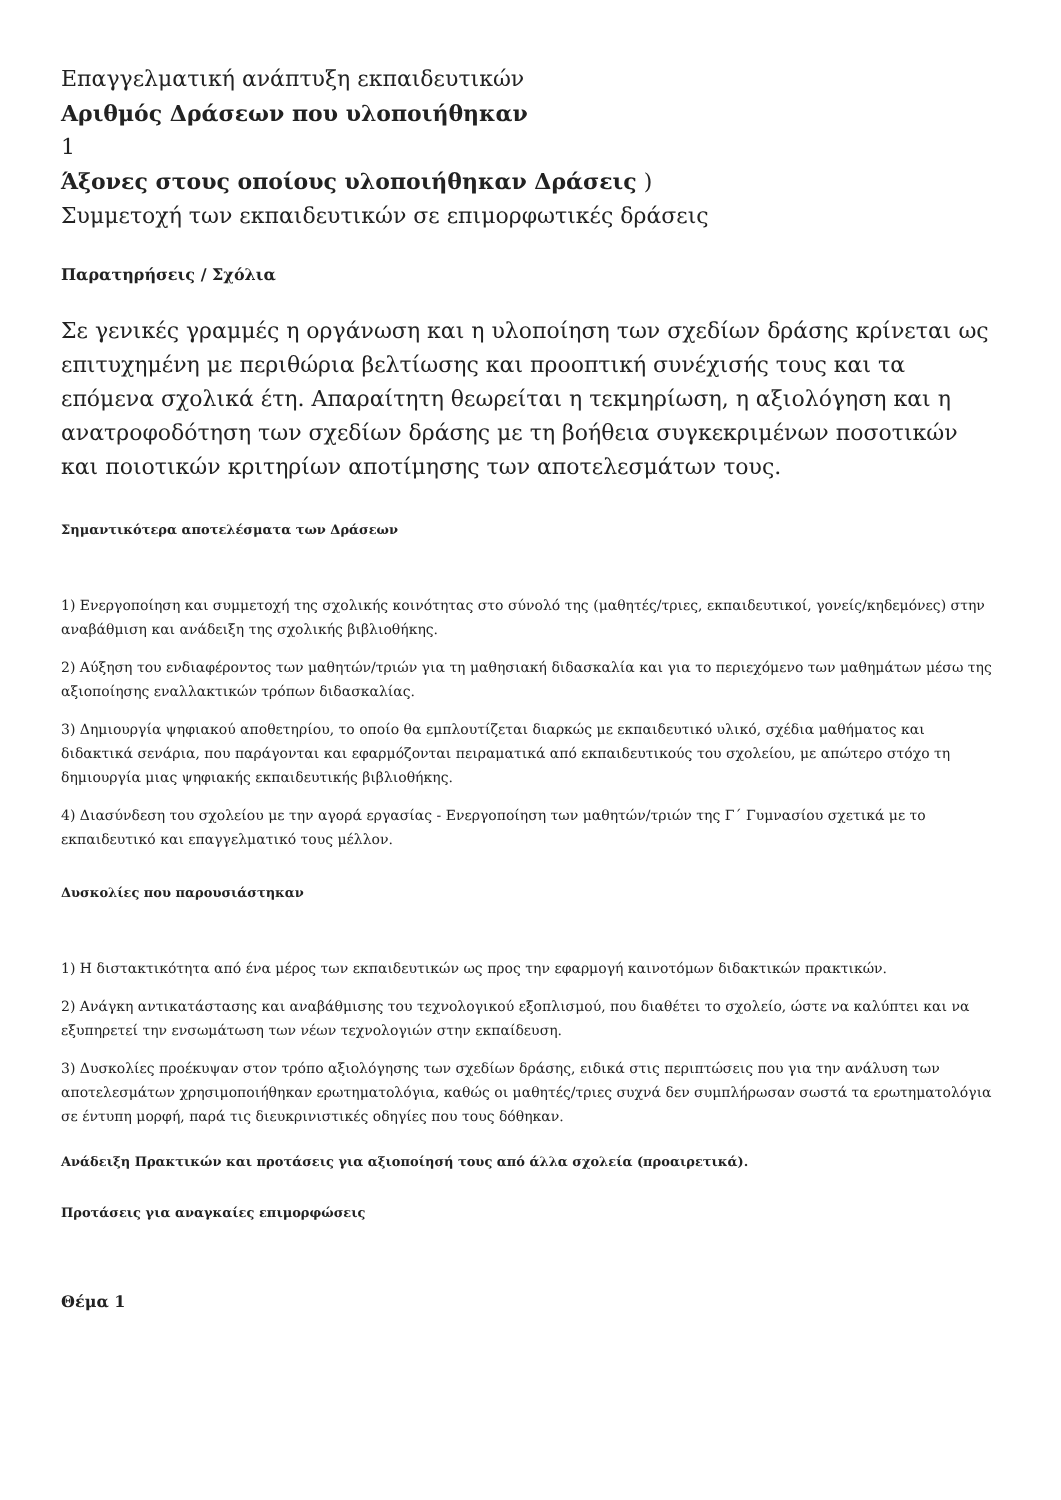Επαγγελματική ανάπτυξη εκπαιδευτικών
Αριθμός Δράσεων που υλοποιήθηκαν
1
Άξονες στους οποίους υλοποιήθηκαν Δράσεις )
Συμμετοχή των εκπαιδευτικών σε επιμορφωτικές δράσεις
Παρατηρήσεις / Σχόλια
Σε γενικές γραμμές η οργάνωση και η υλοποίηση των σχεδίων δράσης κρίνεται ως επιτυχημένη με περιθώρια βελτίωσης και προοπτική συνέχισής τους και τα επόμενα σχολικά έτη. Απαραίτητη θεωρείται η τεκμηρίωση, η αξιολόγηση και η ανατροφοδότηση των σχεδίων δράσης με τη βοήθεια συγκεκριμένων ποσοτικών και ποιοτικών κριτηρίων αποτίμησης των αποτελεσμάτων τους.
Σημαντικότερα αποτελέσματα των Δράσεων
1) Ενεργοποίηση και συμμετοχή της σχολικής κοινότητας στο σύνολό της (μαθητές/τριες, εκπαιδευτικοί, γονείς/κηδεμόνες) στην αναβάθμιση και ανάδειξη της σχολικής βιβλιοθήκης.
2) Αύξηση του ενδιαφέροντος των μαθητών/τριών για τη μαθησιακή διδασκαλία και για το περιεχόμενο των μαθημάτων μέσω της αξιοποίησης εναλλακτικών τρόπων διδασκαλίας.
3) Δημιουργία ψηφιακού αποθετηρίου, το οποίο θα εμπλουτίζεται διαρκώς με εκπαιδευτικό υλικό, σχέδια μαθήματος και διδακτικά σενάρια, που παράγονται και εφαρμόζονται πειραματικά από εκπαιδευτικούς του σχολείου, με απώτερο στόχο τη δημιουργία μιας ψηφιακής εκπαιδευτικής βιβλιοθήκης.
4) Διασύνδεση του σχολείου με την αγορά εργασίας - Ενεργοποίηση των μαθητών/τριών της Γ΄ Γυμνασίου σχετικά με το εκπαιδευτικό και επαγγελματικό τους μέλλον.
Δυσκολίες που παρουσιάστηκαν
1) Η διστακτικότητα από ένα μέρος των εκπαιδευτικών ως προς την εφαρμογή καινοτόμων διδακτικών πρακτικών.
2) Ανάγκη αντικατάστασης και αναβάθμισης του τεχνολογικού εξοπλισμού, που διαθέτει το σχολείο, ώστε να καλύπτει και να εξυπηρετεί την ενσωμάτωση των νέων τεχνολογιών στην εκπαίδευση.
3) Δυσκολίες προέκυψαν στον τρόπο αξιολόγησης των σχεδίων δράσης, ειδικά στις περιπτώσεις που για την ανάλυση των αποτελεσμάτων χρησιμοποιήθηκαν ερωτηματολόγια, καθώς οι μαθητές/τριες συχνά δεν συμπλήρωσαν σωστά τα ερωτηματολόγια σε έντυπη μορφή, παρά τις διευκρινιστικές οδηγίες που τους δόθηκαν.
Ανάδειξη Πρακτικών και προτάσεις για αξιοποίησή τους από άλλα σχολεία (προαιρετικά).
Προτάσεις για αναγκαίες επιμορφώσεις
Θέμα 1